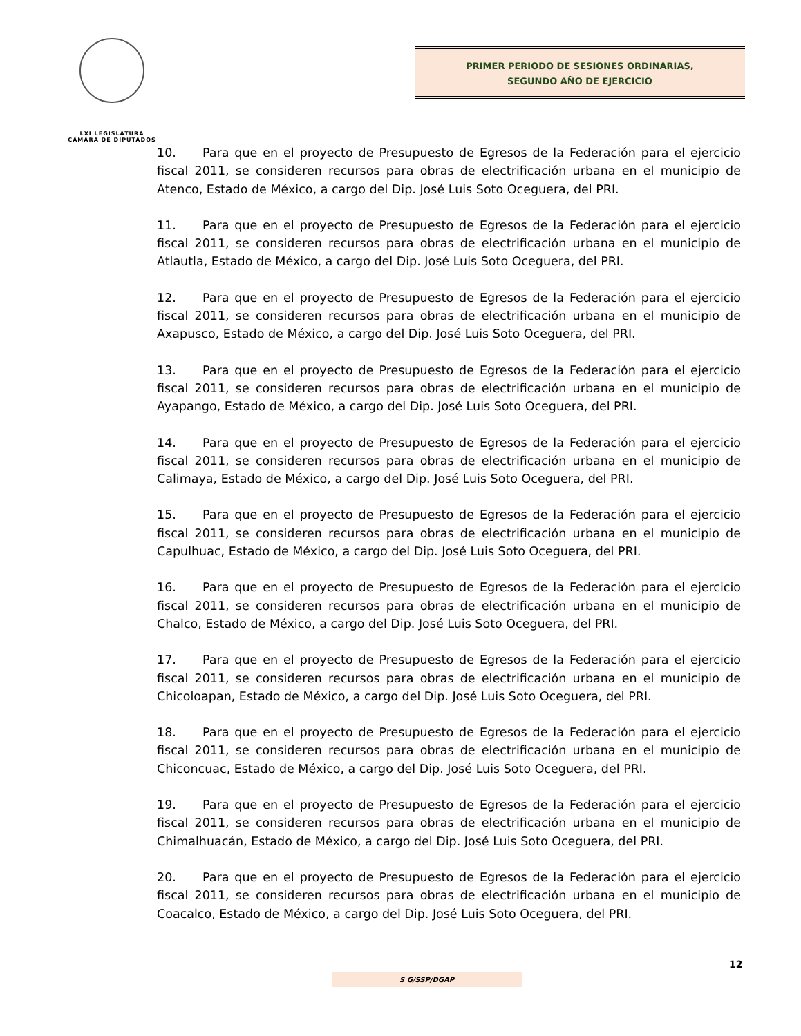LXI LEGISLATURA
CÁMARA DE DIPUTADOS
PRIMER PERIODO DE SESIONES ORDINARIAS,
SEGUNDO AÑO DE EJERCICIO
10. Para que en el proyecto de Presupuesto de Egresos de la Federación para el ejercicio fiscal 2011, se consideren recursos para obras de electrificación urbana en el municipio de Atenco, Estado de México, a cargo del Dip. José Luis Soto Oceguera, del PRI.
11. Para que en el proyecto de Presupuesto de Egresos de la Federación para el ejercicio fiscal 2011, se consideren recursos para obras de electrificación urbana en el municipio de Atlautla, Estado de México, a cargo del Dip. José Luis Soto Oceguera, del PRI.
12. Para que en el proyecto de Presupuesto de Egresos de la Federación para el ejercicio fiscal 2011, se consideren recursos para obras de electrificación urbana en el municipio de Axapusco, Estado de México, a cargo del Dip. José Luis Soto Oceguera, del PRI.
13. Para que en el proyecto de Presupuesto de Egresos de la Federación para el ejercicio fiscal 2011, se consideren recursos para obras de electrificación urbana en el municipio de Ayapango, Estado de México, a cargo del Dip. José Luis Soto Oceguera, del PRI.
14. Para que en el proyecto de Presupuesto de Egresos de la Federación para el ejercicio fiscal 2011, se consideren recursos para obras de electrificación urbana en el municipio de Calimaya, Estado de México, a cargo del Dip. José Luis Soto Oceguera, del PRI.
15. Para que en el proyecto de Presupuesto de Egresos de la Federación para el ejercicio fiscal 2011, se consideren recursos para obras de electrificación urbana en el municipio de Capulhuac, Estado de México, a cargo del Dip. José Luis Soto Oceguera, del PRI.
16. Para que en el proyecto de Presupuesto de Egresos de la Federación para el ejercicio fiscal 2011, se consideren recursos para obras de electrificación urbana en el municipio de Chalco, Estado de México, a cargo del Dip. José Luis Soto Oceguera, del PRI.
17. Para que en el proyecto de Presupuesto de Egresos de la Federación para el ejercicio fiscal 2011, se consideren recursos para obras de electrificación urbana en el municipio de Chicoloapan, Estado de México, a cargo del Dip. José Luis Soto Oceguera, del PRI.
18. Para que en el proyecto de Presupuesto de Egresos de la Federación para el ejercicio fiscal 2011, se consideren recursos para obras de electrificación urbana en el municipio de Chiconcuac, Estado de México, a cargo del Dip. José Luis Soto Oceguera, del PRI.
19. Para que en el proyecto de Presupuesto de Egresos de la Federación para el ejercicio fiscal 2011, se consideren recursos para obras de electrificación urbana en el municipio de Chimalhuacán, Estado de México, a cargo del Dip. José Luis Soto Oceguera, del PRI.
20. Para que en el proyecto de Presupuesto de Egresos de la Federación para el ejercicio fiscal 2011, se consideren recursos para obras de electrificación urbana en el municipio de Coacalco, Estado de México, a cargo del Dip. José Luis Soto Oceguera, del PRI.
12
S G/SSP/DGAP